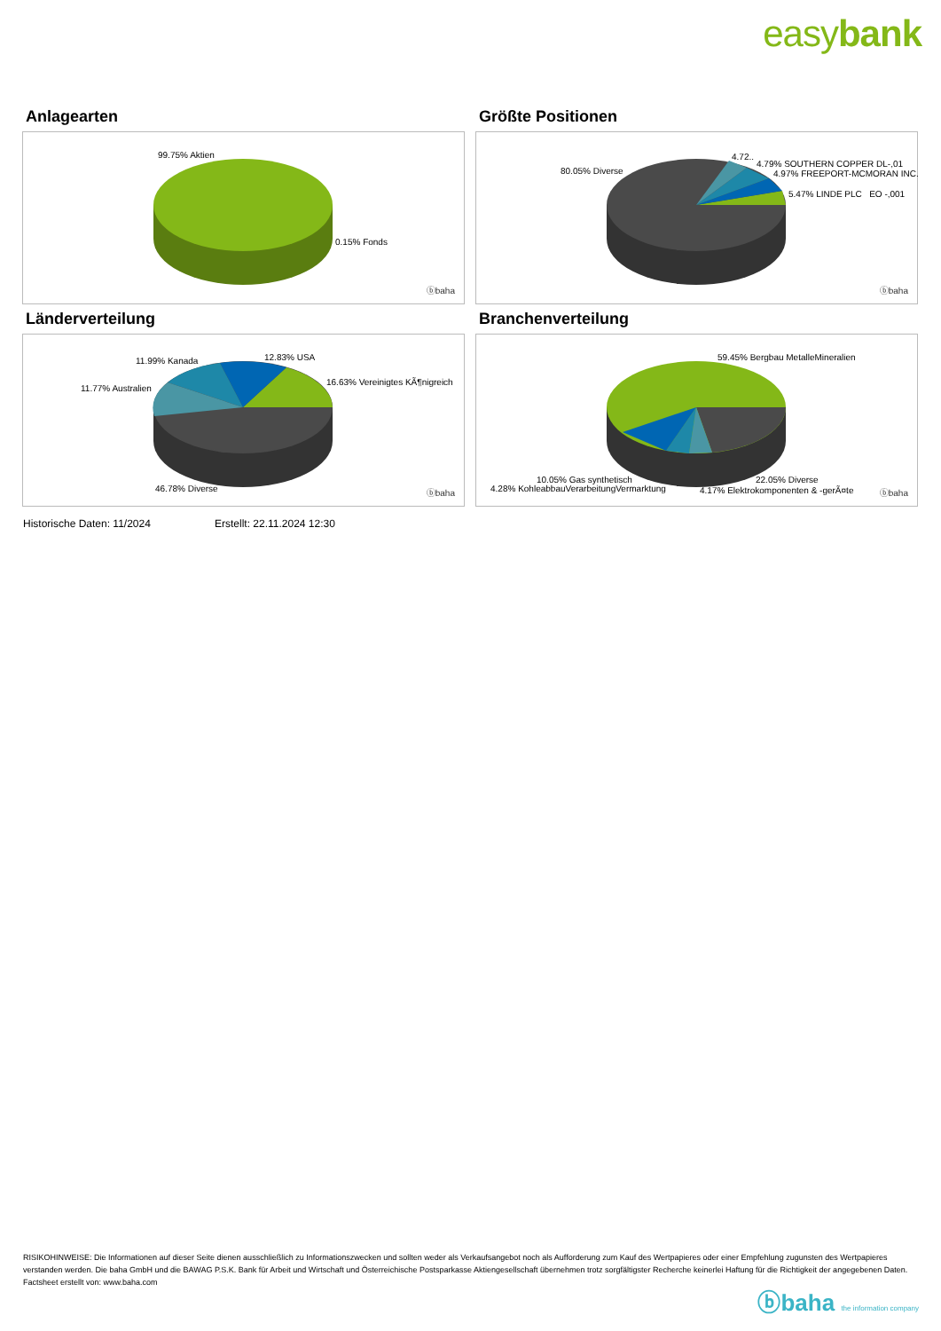easybank
Anlagearten
99.75% Aktien
0.15% Fonds
ⓑbaha
Größte Positionen
80.05% Diverse
4.72..
4.79% SOUTHERN COPPER DL-,01
4.97% FREEPORT-MCMORAN INC.
5.47% LINDE PLC EO -,001
ⓑbaha
Länderverteilung
11.99% Kanada 12.83% USA
11.77% Australien
16.63% Vereinigtes KÃ¶nigreich
46.78% Diverse ⓑbaha
Branchenverteilung
59.45% Bergbau MetalleMineralien
10.05% Gas synthetisch
4.28% KohleabbauVerarbeitungVermarktung
22.05% Diverse
4.17% Elektrokomponenten & -gerÃ¤te ⓑbaha
Historische Daten: 11/2024 Erstellt: 22.11.2024 12:30
RISIKOHINWEISE: Die Informationen auf dieser Seite dienen ausschließlich zu Informationszwecken und sollten weder als Verkaufsangebot noch als Aufforderung zum Kauf des Wertpapieres oder einer Empfehlung zugunsten des Wertpapieres verstanden werden. Die baha GmbH und die BAWAG P.S.K. Bank für Arbeit und Wirtschaft und Österreichische Postsparkasse Aktiengesellschaft übernehmen trotz sorgfältigster Recherche keinerlei Haftung für die Richtigkeit der angegebenen Daten.
Factsheet erstellt von: www.baha.com
ⓑbaha the information company